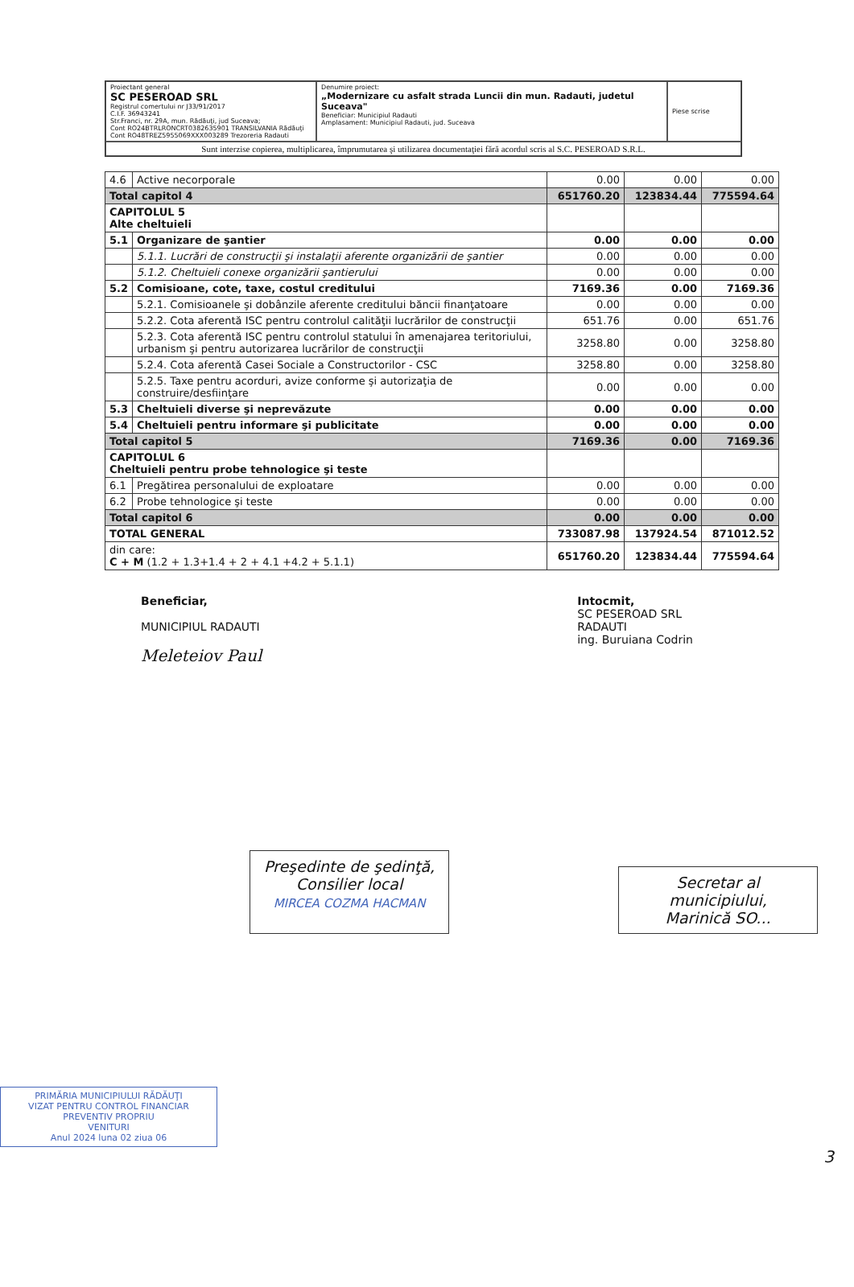| Proiectant general SC PESEROAD SRL Registrul comertului nr J33/91/2017 C.I.F. 36943241 Str.Franci, nr. 29A, mun. Rădăuţi, jud Suceava; Cont RO24BTRLRONCRT0382635901 TRANSILVANIA Rădăuţi Cont RO48TREZ5955069XXX003289 Trezoreria Radauti | Denumire proiect: „Modernizare cu asfalt strada Luncii din mun. Radauti, judetul Suceava" Beneficiar: Municipiul Radauti Amplasament: Municipiul Radauti, jud. Suceava | Piese scrise |
| Sunt interzise copierea, multiplicarea, împrumutarea şi utilizarea documentaţiei fără acordul scris al S.C. PESEROAD S.R.L. | | |
| 4.6 | Active necorporale | 0.00 | 0.00 | 0.00 |
| Total capitol 4 | | 651760.20 | 123834.44 | 775594.64 |
| CAPITOLUL 5 Alte cheltuieli | | | | |
| 5.1 | Organizare de şantier | 0.00 | 0.00 | 0.00 |
| | 5.1.1. Lucrări de construcţii şi instalaţii aferente organizării de şantier | 0.00 | 0.00 | 0.00 |
| | 5.1.2. Cheltuieli conexe organizării şantierului | 0.00 | 0.00 | 0.00 |
| 5.2 | Comisioane, cote, taxe, costul creditului | 7169.36 | 0.00 | 7169.36 |
| | 5.2.1. Comisioanele şi dobânzile aferente creditului băncii finanţatoare | 0.00 | 0.00 | 0.00 |
| | 5.2.2. Cota aferentă ISC pentru controlul calităţii lucrărilor de construcţii | 651.76 | 0.00 | 651.76 |
| | 5.2.3. Cota aferentă ISC pentru controlul statului în amenajarea teritoriului, urbanism şi pentru autorizarea lucrărilor de construcţii | 3258.80 | 0.00 | 3258.80 |
| | 5.2.4. Cota aferentă Casei Sociale a Constructorilor - CSC | 3258.80 | 0.00 | 3258.80 |
| | 5.2.5. Taxe pentru acorduri, avize conforme şi autorizaţia de construire/desfiinţare | 0.00 | 0.00 | 0.00 |
| 5.3 | Cheltuieli diverse şi neprevăzute | 0.00 | 0.00 | 0.00 |
| 5.4 | Cheltuieli pentru informare şi publicitate | 0.00 | 0.00 | 0.00 |
| Total capitol 5 | | 7169.36 | 0.00 | 7169.36 |
| CAPITOLUL 6 Cheltuieli pentru probe tehnologice şi teste | | | | |
| 6.1 | Pregătirea personalului de exploatare | 0.00 | 0.00 | 0.00 |
| 6.2 | Probe tehnologice şi teste | 0.00 | 0.00 | 0.00 |
| Total capitol 6 | | 0.00 | 0.00 | 0.00 |
| TOTAL GENERAL | | 733087.98 | 137924.54 | 871012.52 |
| din care: C + M (1.2 + 1.3+1.4 + 2 + 4.1 +4.2 + 5.1.1) | | 651760.20 | 123834.44 | 775594.64 |
Beneficiar,
MUNICIPIUL RADAUTI
Meleteiov Paul
Intocmit,
SC PESEROAD SRL
RADAUTI
ing. Buruiana Codrin
Preşedinte de şedinţă,
Consilier local
MIRCEA COZMA HACMAN
Secretar al municipiului,
Marinică SO...
PRIMĂRIA MUNICIPIULUI RĂDĂUŢI
VIZAT PENTRU CONTROL FINANCIAR PREVENTIV PROPRIU
VENITURI
Anul 2024 luna 02 ziua 06
3